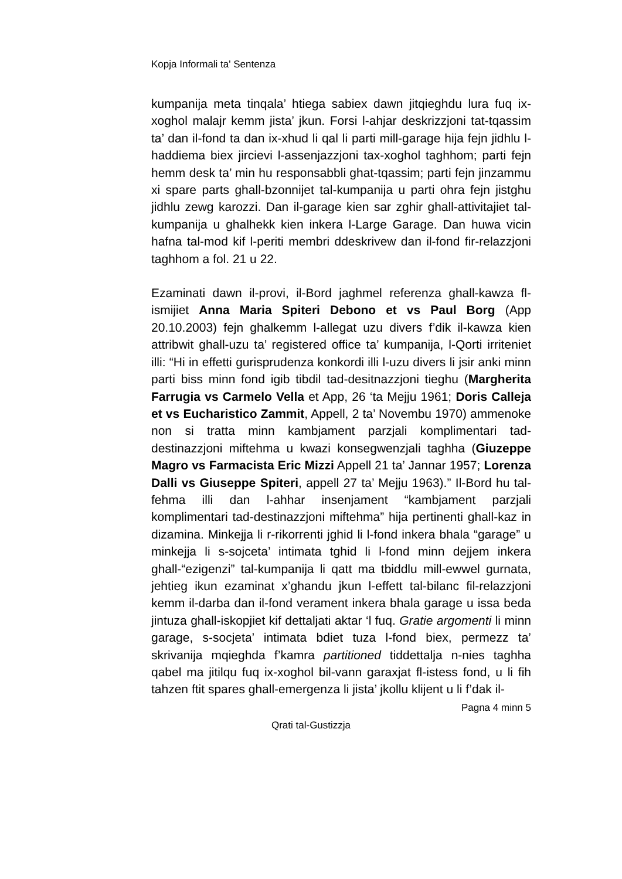Kopja Informali ta' Sentenza
kumpanija meta tinqala’ htiega sabiex dawn jitqieghdu lura fuq ix-xoghol malajr kemm jista’ jkun. Forsi l-ahjar deskrizzjoni tat-tqassim ta’ dan il-fond ta dan ix-xhud li qal li parti mill-garage hija fejn jidhlu l-haddiema biex jircievi l-assenjazzjoni tax-xoghol taghhom; parti fejn hemm desk ta’ min hu responsabbli ghat-tqassim; parti fejn jinzammu xi spare parts ghall-bzonnijet tal-kumpanija u parti ohra fejn jistghu jidhlu zewg karozzi. Dan il-garage kien sar zghir ghall-attivitajiet tal-kumpanija u ghalhekk kien inkera l-Large Garage. Dan huwa vicin hafna tal-mod kif l-periti membri ddeskrivew dan il-fond fir-relazzjoni taghhom a fol. 21 u 22.
Ezaminati dawn il-provi, il-Bord jaghmel referenza ghall-kawza fl-ismijiet Anna Maria Spiteri Debono et vs Paul Borg (App 20.10.2003) fejn ghalkemm l-allegat uzu divers f’dik il-kawza kien attribwit ghall-uzu ta’ registered office ta’ kumpanija, l-Qorti irriteniet illi: “Hi in effetti gurisprudenza konkordi illi l-uzu divers li jsir anki minn parti biss minn fond igib tibdil tad-desitnazzjoni tieghu (Margherita Farrugia vs Carmelo Vella et App, 26 ‘ta Mejju 1961; Doris Calleja et vs Eucharistico Zammit, Appell, 2 ta’ Novembu 1970) ammenoke non si tratta minn kambjament parzjali komplimentari tad-destinazzjoni miftehma u kwazi konsegwenzjali taghha (Giuzeppe Magro vs Farmacista Eric Mizzi Appell 21 ta’ Jannar 1957; Lorenza Dalli vs Giuseppe Spiteri, appell 27 ta’ Mejju 1963).” Il-Bord hu tal-fehma illi dan l-ahhar insenjament “kambjament parzjali komplimentari tad-destinazzjoni miftehma” hija pertinenti ghall-kaz in dizamina. Minkejja li r-rikorrenti jghid li l-fond inkera bhala “garage” u minkejja li s-sojceta’ intimata tghid li l-fond minn dejjem inkera ghall-“ezigenzi” tal-kumpanija li qatt ma tbiddlu mill-ewwel gurnata, jehtieg ikun ezaminat x’ghandu jkun l-effett tal-bilanc fil-relazzjoni kemm il-darba dan il-fond verament inkera bhala garage u issa beda jintuza ghall-iskopjiet kif dettaljati aktar ‘l fuq. Gratie argomenti li minn garage, s-socjeta’ intimata bdiet tuza l-fond biex, permezz ta’ skrivanija mqieghda f’kamra partitioned tiddettalja n-nies taghha qabel ma jitilqu fuq ix-xoghol bil-vann garaxjat fl-istess fond, u li fih tahzen ftit spares ghall-emergenza li jista’ jkollu klijent u li f’dak il-
Pagna 4 minn 5
Qrati tal-Gustizzja